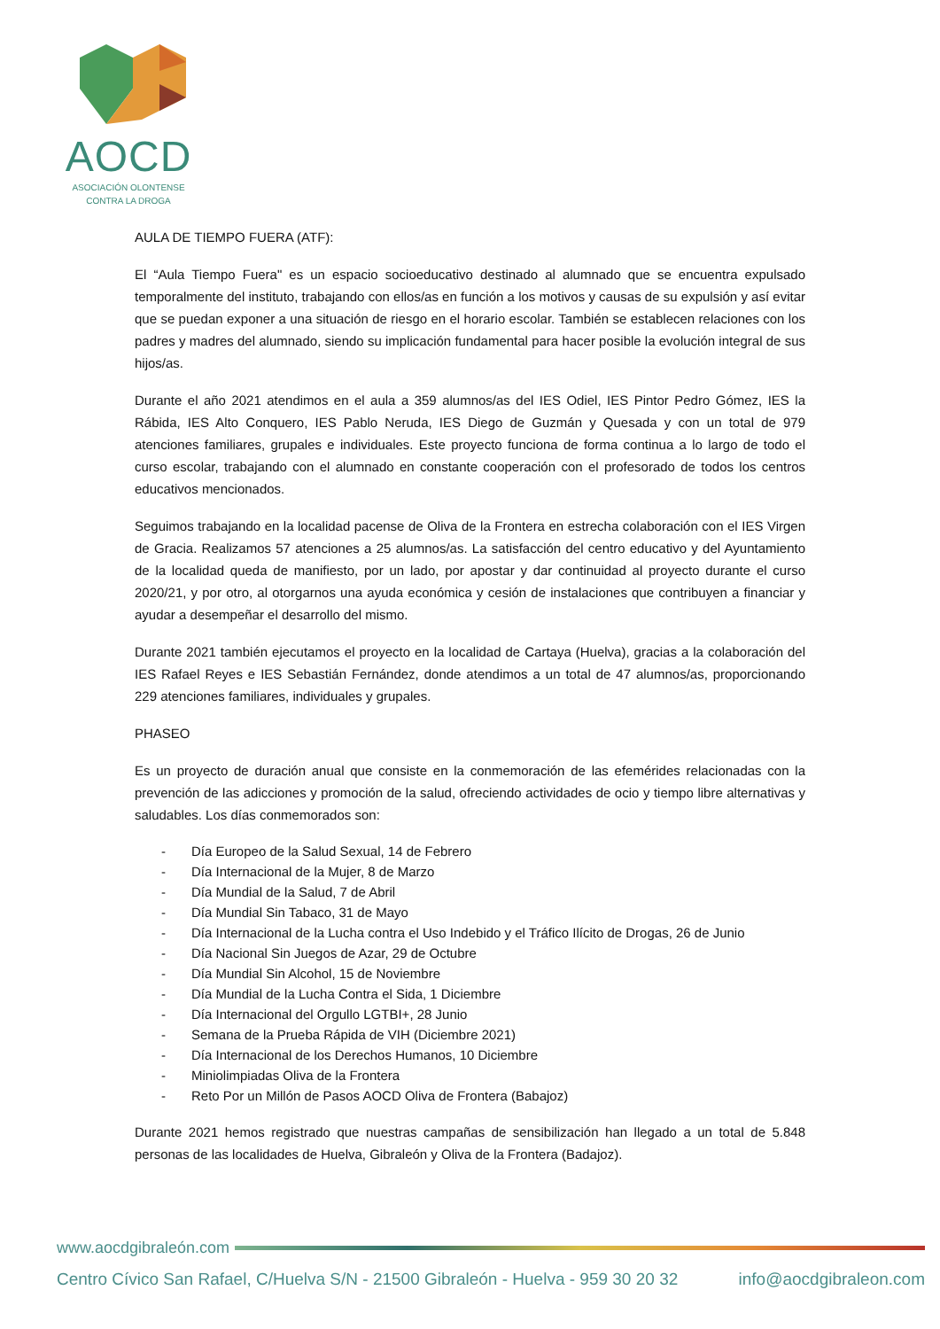AOCD
ASOCIACIÓN OLONTENSE
CONTRA LA DROGA
AULA DE TIEMPO FUERA (ATF):
El “Aula Tiempo Fuera" es un espacio socioeducativo destinado al alumnado que se encuentra expulsado temporalmente del instituto, trabajando con ellos/as en función a los motivos y causas de su expulsión y así evitar que se puedan exponer a una situación de riesgo en el horario escolar. También se establecen relaciones con los padres y madres del alumnado, siendo su implicación fundamental para hacer posible la evolución integral de sus hijos/as.
Durante el año 2021 atendimos en el aula a 359 alumnos/as del IES Odiel, IES Pintor Pedro Gómez, IES la Rábida, IES Alto Conquero, IES Pablo Neruda, IES Diego de Guzmán y Quesada y con un total de 979 atenciones familiares, grupales e individuales. Este proyecto funciona de forma continua a lo largo de todo el curso escolar, trabajando con el alumnado en constante cooperación con el profesorado de todos los centros educativos mencionados.
Seguimos trabajando en la localidad pacense de Oliva de la Frontera en estrecha colaboración con el IES Virgen de Gracia. Realizamos 57 atenciones a 25 alumnos/as. La satisfacción del centro educativo y del Ayuntamiento de la localidad queda de manifiesto, por un lado, por apostar y dar continuidad al proyecto durante el curso 2020/21, y por otro, al otorgarnos una ayuda económica y cesión de instalaciones que contribuyen a financiar y ayudar a desempeñar el desarrollo del mismo.
Durante 2021 también ejecutamos el proyecto en la localidad de Cartaya (Huelva), gracias a la colaboración del IES Rafael Reyes e IES Sebastián Fernández, donde atendimos a un total de 47 alumnos/as, proporcionando 229 atenciones familiares, individuales y grupales.
PHASEO
Es un proyecto de duración anual que consiste en la conmemoración de las efemérides relacionadas con la prevención de las adicciones y promoción de la salud, ofreciendo actividades de ocio y tiempo libre alternativas y saludables. Los días conmemorados son:
- Día Europeo de la Salud Sexual, 14 de Febrero
- Día Internacional de la Mujer, 8 de Marzo
- Día Mundial de la Salud, 7 de Abril
- Día Mundial Sin Tabaco, 31 de Mayo
- Día Internacional de la Lucha contra el Uso Indebido y el Tráfico Ilícito de Drogas, 26 de Junio
- Día Nacional Sin Juegos de Azar, 29 de Octubre
- Día Mundial Sin Alcohol, 15 de Noviembre
- Día Mundial de la Lucha Contra el Sida, 1 Diciembre
- Día Internacional del Orgullo LGTBI+, 28 Junio
- Semana de la Prueba Rápida de VIH (Diciembre 2021)
- Día Internacional de los Derechos Humanos, 10 Diciembre
- Miniolimpiadas Oliva de la Frontera
- Reto Por un Millón de Pasos AOCD Oliva de Frontera (Babajoz)
Durante 2021 hemos registrado que nuestras campañas de sensibilización han llegado a un total de 5.848 personas de las localidades de Huelva, Gibraleón y Oliva de la Frontera (Badajoz).
www.aocdgibraleón.com
Centro Cívico San Rafael, C/Huelva S/N - 21500 Gibraleón - Huelva - 959 30 20 32 info@aocdgibraleon.com